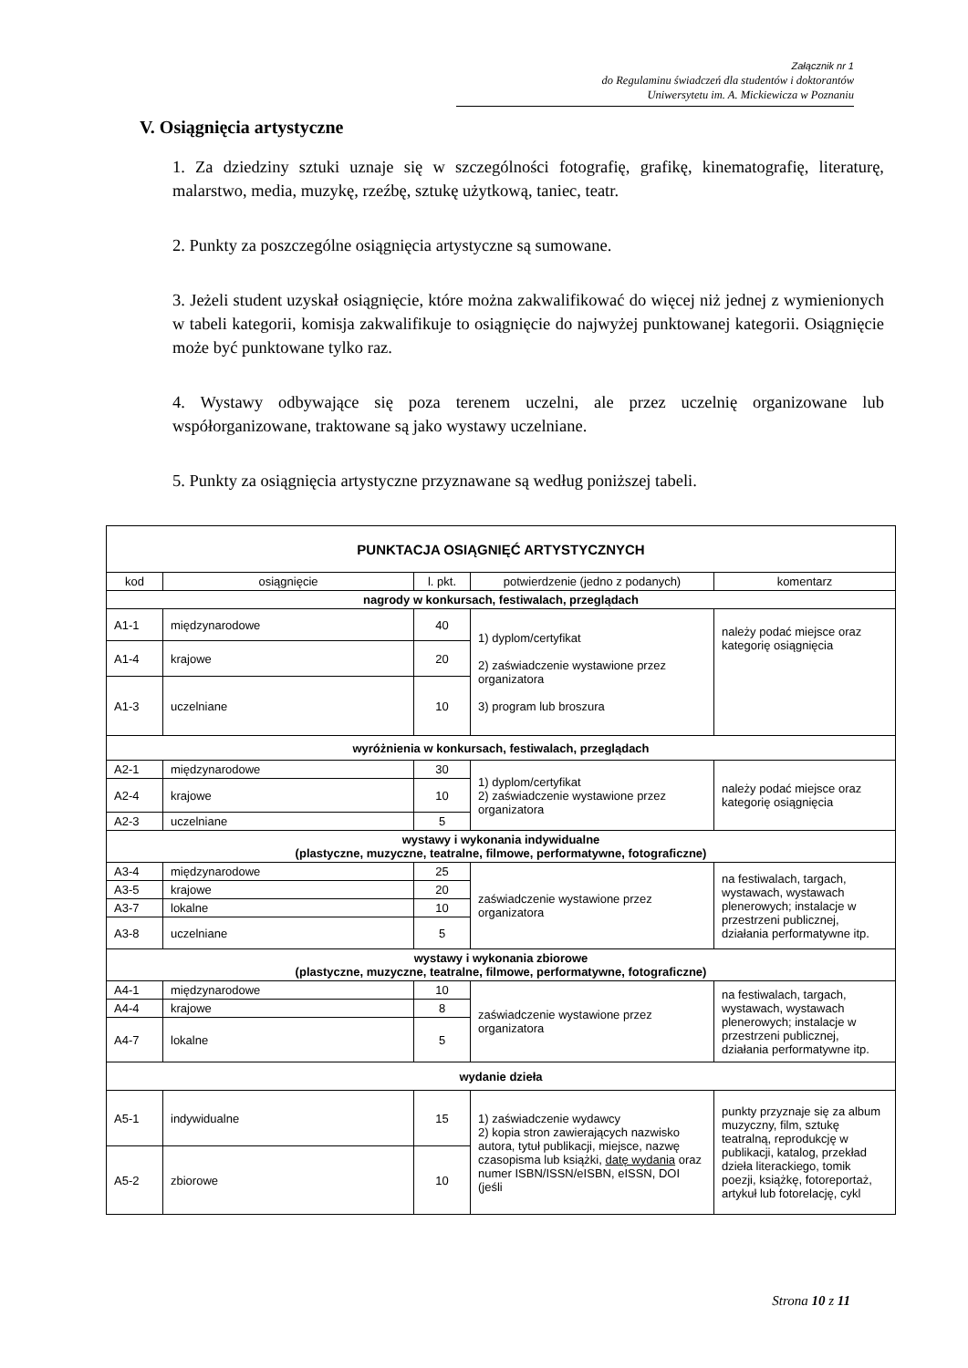Załącznik nr 1
do Regulaminu świadczeń dla studentów i doktorantów
Uniwersytetu im. A. Mickiewicza w Poznaniu
V. Osiągnięcia artystyczne
1. Za dziedziny sztuki uznaje się w szczególności fotografię, grafikę, kinematografię, literaturę, malarstwo, media, muzykę, rzeźbę, sztukę użytkową, taniec, teatr.
2. Punkty za poszczególne osiągnięcia artystyczne są sumowane.
3. Jeżeli student uzyskał osiągnięcie, które można zakwalifikować do więcej niż jednej z wymienionych w tabeli kategorii, komisja zakwalifikuje to osiągnięcie do najwyżej punktowanej kategorii. Osiągnięcie może być punktowane tylko raz.
4. Wystawy odbywające się poza terenem uczelni, ale przez uczelnię organizowane lub współorganizowane, traktowane są jako wystawy uczelniane.
5. Punkty za osiągnięcia artystyczne przyznawane są według poniższej tabeli.
| PUNKTACJA OSIĄGNIĘĆ ARTYSTYCZNYCH | | | | |
| --- | --- | --- | --- | --- |
| kod | osiągnięcie | l. pkt. | potwierdzenie (jedno z podanych) | komentarz |
| nagrody w konkursach, festiwalach, przeglądach | | | | |
| A1-1 | międzynarodowe | 40 | 1) dyplom/certyfikat 2) zaświadczenie wystawione przez organizatora 3) program lub broszura | należy podać miejsce oraz kategorię osiągnięcia |
| A1-4 | krajowe | 20 | | |
| A1-3 | uczelniane | 10 | | |
| wyróżnienia w konkursach, festiwalach, przeglądach | | | | |
| A2-1 | międzynarodowe | 30 | 1) dyplom/certyfikat 2) zaświadczenie wystawione przez organizatora | należy podać miejsce oraz kategorię osiągnięcia |
| A2-4 | krajowe | 10 | | |
| A2-3 | uczelniane | 5 | | |
| wystawy i wykonania indywidualne (plastyczne, muzyczne, teatralne, filmowe, performatywne, fotograficzne) | | | | |
| A3-4 | międzynarodowe | 25 | zaświadczenie wystawione przez organizatora | na festiwalach, targach, wystawach, wystawach plenerowych; instalacje w przestrzeni publicznej, działania performatywne itp. |
| A3-5 | krajowe | 20 | | |
| A3-7 | lokalne | 10 | | |
| A3-8 | uczelniane | 5 | | |
| wystawy i wykonania zbiorowe (plastyczne, muzyczne, teatralne, filmowe, performatywne, fotograficzne) | | | | |
| A4-1 | międzynarodowe | 10 | zaświadczenie wystawione przez organizatora | na festiwalach, targach, wystawach, wystawach plenerowych; instalacje w przestrzeni publicznej, działania performatywne itp. |
| A4-4 | krajowe | 8 | | |
| A4-7 | lokalne | 5 | | |
| wydanie dzieła | | | | |
| A5-1 | indywidualne | 15 | 1) zaświadczenie wydawcy 2) kopia stron zawierających nazwisko autora, tytuł publikacji, miejsce, nazwę czasopisma lub książki, datę wydania oraz numer ISBN/ISSN/eISBN, eISSN, DOI (jeśli | punkty przyznaje się za album muzyczny, film, sztukę teatralną, reprodukcję w publikacji, katalog, przekład dzieła literackiego, tomik poezji, książkę, fotoreportaż, artykuł lub fotorelację, cykl |
| A5-2 | zbiorowe | 10 | | |
Strona 10 z 11